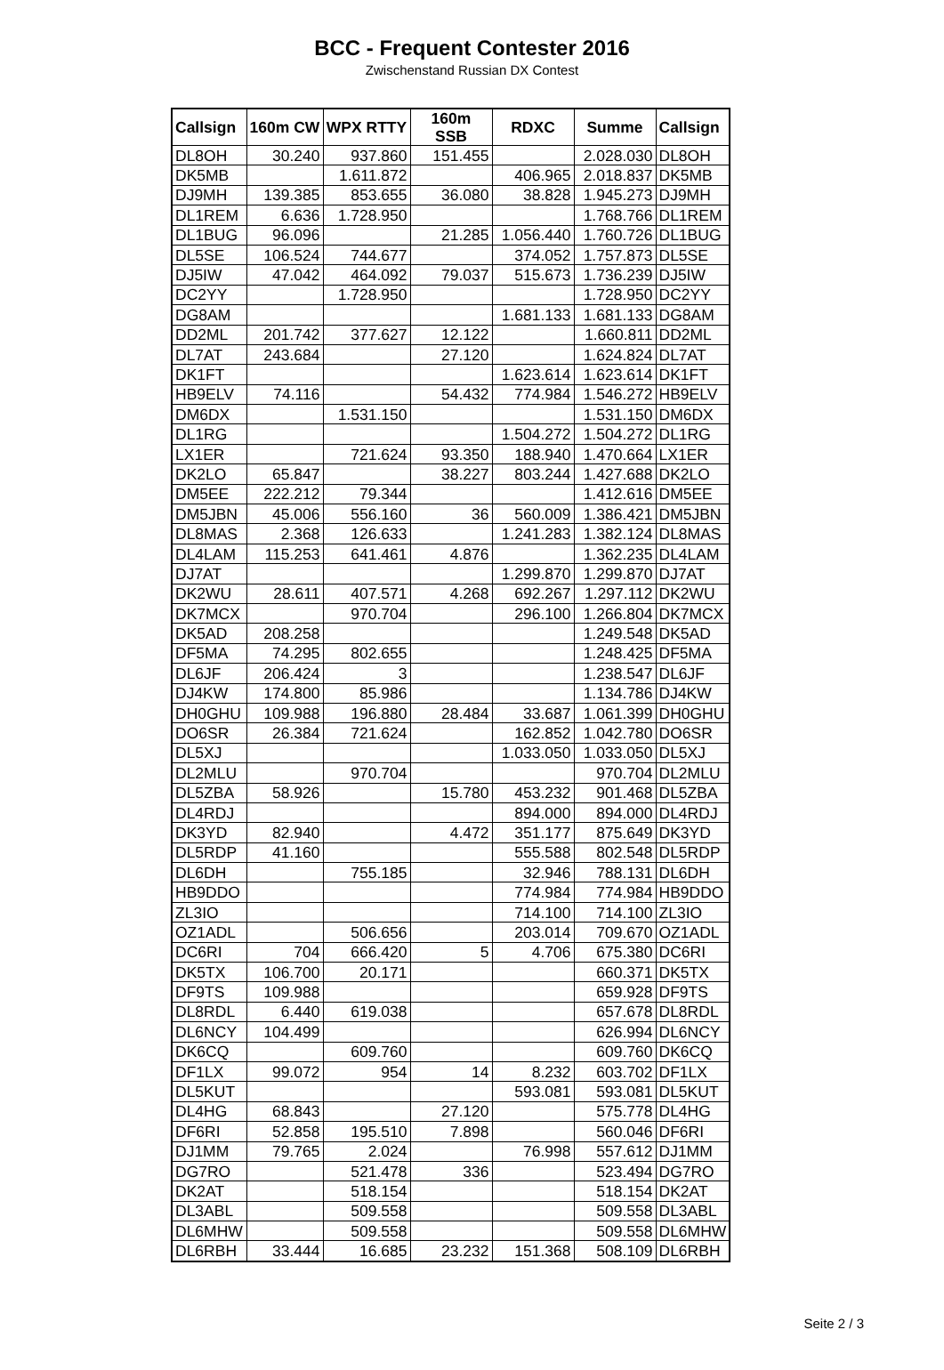BCC - Frequent Contester 2016
Zwischenstand Russian DX Contest
| Callsign | 160m CW | WPX RTTY | 160m SSB | RDXC | Summe | Callsign |
| --- | --- | --- | --- | --- | --- | --- |
| DL8OH | 30.240 | 937.860 | 151.455 | | 2.028.030 | DL8OH |
| DK5MB | | 1.611.872 | | 406.965 | 2.018.837 | DK5MB |
| DJ9MH | 139.385 | 853.655 | 36.080 | 38.828 | 1.945.273 | DJ9MH |
| DL1REM | 6.636 | 1.728.950 | | | 1.768.766 | DL1REM |
| DL1BUG | 96.096 | | 21.285 | 1.056.440 | 1.760.726 | DL1BUG |
| DL5SE | 106.524 | 744.677 | | 374.052 | 1.757.873 | DL5SE |
| DJ5IW | 47.042 | 464.092 | 79.037 | 515.673 | 1.736.239 | DJ5IW |
| DC2YY | | 1.728.950 | | | 1.728.950 | DC2YY |
| DG8AM | | | | 1.681.133 | 1.681.133 | DG8AM |
| DD2ML | 201.742 | 377.627 | 12.122 | | 1.660.811 | DD2ML |
| DL7AT | 243.684 | | 27.120 | | 1.624.824 | DL7AT |
| DK1FT | | | | 1.623.614 | 1.623.614 | DK1FT |
| HB9ELV | 74.116 | | 54.432 | 774.984 | 1.546.272 | HB9ELV |
| DM6DX | | 1.531.150 | | | 1.531.150 | DM6DX |
| DL1RG | | | | 1.504.272 | 1.504.272 | DL1RG |
| LX1ER | | 721.624 | 93.350 | 188.940 | 1.470.664 | LX1ER |
| DK2LO | 65.847 | | 38.227 | 803.244 | 1.427.688 | DK2LO |
| DM5EE | 222.212 | 79.344 | | | 1.412.616 | DM5EE |
| DM5JBN | 45.006 | 556.160 | 36 | 560.009 | 1.386.421 | DM5JBN |
| DL8MAS | 2.368 | 126.633 | | 1.241.283 | 1.382.124 | DL8MAS |
| DL4LAM | 115.253 | 641.461 | 4.876 | | 1.362.235 | DL4LAM |
| DJ7AT | | | | 1.299.870 | 1.299.870 | DJ7AT |
| DK2WU | 28.611 | 407.571 | 4.268 | 692.267 | 1.297.112 | DK2WU |
| DK7MCX | | 970.704 | | 296.100 | 1.266.804 | DK7MCX |
| DK5AD | 208.258 | | | | 1.249.548 | DK5AD |
| DF5MA | 74.295 | 802.655 | | | 1.248.425 | DF5MA |
| DL6JF | 206.424 | 3 | | | 1.238.547 | DL6JF |
| DJ4KW | 174.800 | 85.986 | | | 1.134.786 | DJ4KW |
| DH0GHU | 109.988 | 196.880 | 28.484 | 33.687 | 1.061.399 | DH0GHU |
| DO6SR | 26.384 | 721.624 | | 162.852 | 1.042.780 | DO6SR |
| DL5XJ | | | | 1.033.050 | 1.033.050 | DL5XJ |
| DL2MLU | | 970.704 | | | 970.704 | DL2MLU |
| DL5ZBA | 58.926 | | 15.780 | 453.232 | 901.468 | DL5ZBA |
| DL4RDJ | | | | 894.000 | 894.000 | DL4RDJ |
| DK3YD | 82.940 | | 4.472 | 351.177 | 875.649 | DK3YD |
| DL5RDP | 41.160 | | | 555.588 | 802.548 | DL5RDP |
| DL6DH | | 755.185 | | 32.946 | 788.131 | DL6DH |
| HB9DDO | | | | 774.984 | 774.984 | HB9DDO |
| ZL3IO | | | | 714.100 | 714.100 | ZL3IO |
| OZ1ADL | | 506.656 | | 203.014 | 709.670 | OZ1ADL |
| DC6RI | 704 | 666.420 | 5 | 4.706 | 675.380 | DC6RI |
| DK5TX | 106.700 | 20.171 | | | 660.371 | DK5TX |
| DF9TS | 109.988 | | | | 659.928 | DF9TS |
| DL8RDL | 6.440 | 619.038 | | | 657.678 | DL8RDL |
| DL6NCY | 104.499 | | | | 626.994 | DL6NCY |
| DK6CQ | | 609.760 | | | 609.760 | DK6CQ |
| DF1LX | 99.072 | 954 | 14 | 8.232 | 603.702 | DF1LX |
| DL5KUT | | | | 593.081 | 593.081 | DL5KUT |
| DL4HG | 68.843 | | 27.120 | | 575.778 | DL4HG |
| DF6RI | 52.858 | 195.510 | 7.898 | | 560.046 | DF6RI |
| DJ1MM | 79.765 | 2.024 | | 76.998 | 557.612 | DJ1MM |
| DG7RO | | 521.478 | 336 | | 523.494 | DG7RO |
| DK2AT | | 518.154 | | | 518.154 | DK2AT |
| DL3ABL | | 509.558 | | | 509.558 | DL3ABL |
| DL6MHW | | 509.558 | | | 509.558 | DL6MHW |
| DL6RBH | 33.444 | 16.685 | 23.232 | 151.368 | 508.109 | DL6RBH |
Seite 2 / 3